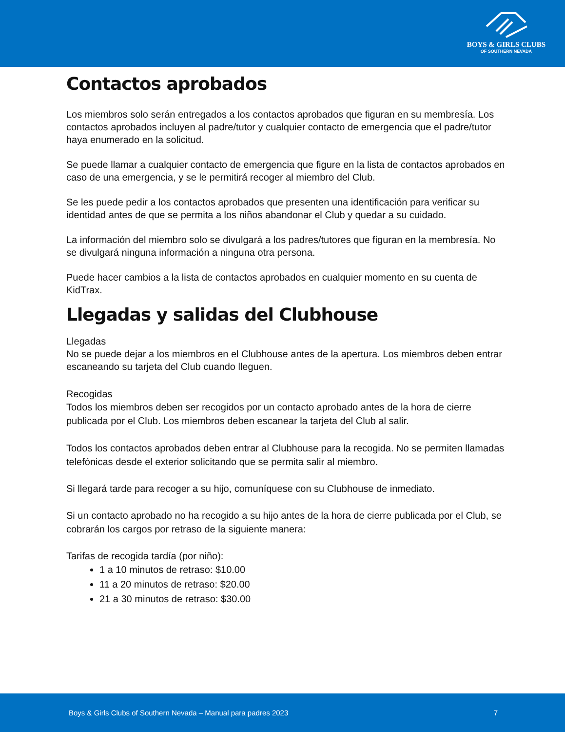BOYS & GIRLS CLUBS
OF SOUTHERN NEVADA
Contactos aprobados
Los miembros solo serán entregados a los contactos aprobados que figuran en su membresía. Los contactos aprobados incluyen al padre/tutor y cualquier contacto de emergencia que el padre/tutor haya enumerado en la solicitud.
Se puede llamar a cualquier contacto de emergencia que figure en la lista de contactos aprobados en caso de una emergencia, y se le permitirá recoger al miembro del Club.
Se les puede pedir a los contactos aprobados que presenten una identificación para verificar su identidad antes de que se permita a los niños abandonar el Club y quedar a su cuidado.
La información del miembro solo se divulgará a los padres/tutores que figuran en la membresía. No se divulgará ninguna información a ninguna otra persona.
Puede hacer cambios a la lista de contactos aprobados en cualquier momento en su cuenta de KidTrax.
Llegadas y salidas del Clubhouse
Llegadas
No se puede dejar a los miembros en el Clubhouse antes de la apertura. Los miembros deben entrar escaneando su tarjeta del Club cuando lleguen.
Recogidas
Todos los miembros deben ser recogidos por un contacto aprobado antes de la hora de cierre publicada por el Club. Los miembros deben escanear la tarjeta del Club al salir.
Todos los contactos aprobados deben entrar al Clubhouse para la recogida. No se permiten llamadas telefónicas desde el exterior solicitando que se permita salir al miembro.
Si llegará tarde para recoger a su hijo, comuníquese con su Clubhouse de inmediato.
Si un contacto aprobado no ha recogido a su hijo antes de la hora de cierre publicada por el Club, se cobrarán los cargos por retraso de la siguiente manera:
Tarifas de recogida tardía (por niño):
1 a 10 minutos de retraso: $10.00
11 a 20 minutos de retraso: $20.00
21 a 30 minutos de retraso: $30.00
Boys & Girls Clubs of Southern Nevada – Manual para padres 2023 7